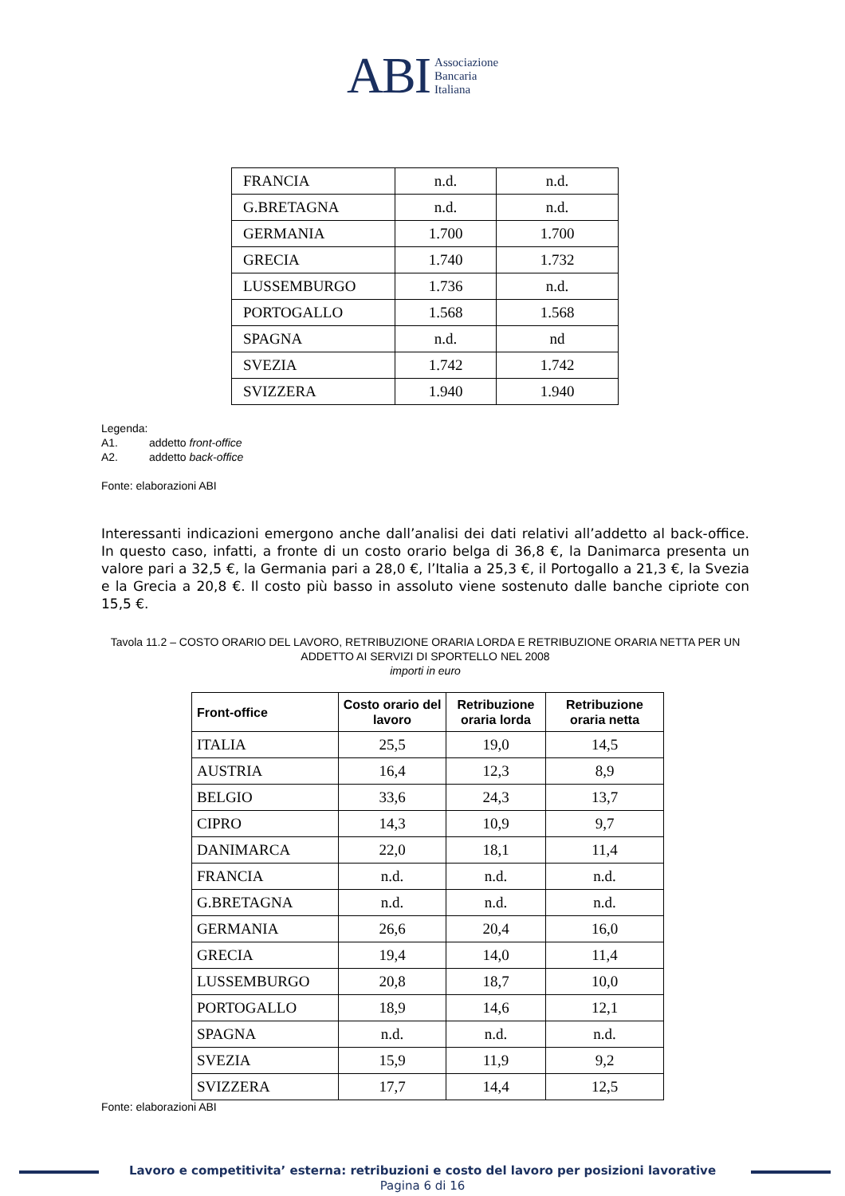ABI Associazione
Bancaria
Italiana
| FRANCIA | n.d. | n.d. |
| G.BRETAGNA | n.d. | n.d. |
| GERMANIA | 1.700 | 1.700 |
| GRECIA | 1.740 | 1.732 |
| LUSSEMBURGO | 1.736 | n.d. |
| PORTOGALLO | 1.568 | 1.568 |
| SPAGNA | n.d. | nd |
| SVEZIA | 1.742 | 1.742 |
| SVIZZERA | 1.940 | 1.940 |
Legenda:
A1. addetto front-office
A2. addetto back-office
Fonte: elaborazioni ABI
Interessanti indicazioni emergono anche dall’analisi dei dati relativi all’addetto al back-office. In questo caso, infatti, a fronte di un costo orario belga di 36,8 €, la Danimarca presenta un valore pari a 32,5 €, la Germania pari a 28,0 €, l’Italia a 25,3 €, il Portogallo a 21,3 €, la Svezia e la Grecia a 20,8 €. Il costo più basso in assoluto viene sostenuto dalle banche cipriote con 15,5 €.
Tavola 11.2 – COSTO ORARIO DEL LAVORO, RETRIBUZIONE ORARIA LORDA E RETRIBUZIONE ORARIA NETTA PER UN ADDETTO AI SERVIZI DI SPORTELLO NEL 2008
importi in euro
| Front-office | Costo orario del lavoro | Retribuzione oraria lorda | Retribuzione oraria netta |
| --- | --- | --- | --- |
| ITALIA | 25,5 | 19,0 | 14,5 |
| AUSTRIA | 16,4 | 12,3 | 8,9 |
| BELGIO | 33,6 | 24,3 | 13,7 |
| CIPRO | 14,3 | 10,9 | 9,7 |
| DANIMARCA | 22,0 | 18,1 | 11,4 |
| FRANCIA | n.d. | n.d. | n.d. |
| G.BRETAGNA | n.d. | n.d. | n.d. |
| GERMANIA | 26,6 | 20,4 | 16,0 |
| GRECIA | 19,4 | 14,0 | 11,4 |
| LUSSEMBURGO | 20,8 | 18,7 | 10,0 |
| PORTOGALLO | 18,9 | 14,6 | 12,1 |
| SPAGNA | n.d. | n.d. | n.d. |
| SVEZIA | 15,9 | 11,9 | 9,2 |
| SVIZZERA | 17,7 | 14,4 | 12,5 |
Fonte: elaborazioni ABI
Lavoro e competitivita’ esterna: retribuzioni e costo del lavoro per posizioni lavorative
Pagina 6 di 16